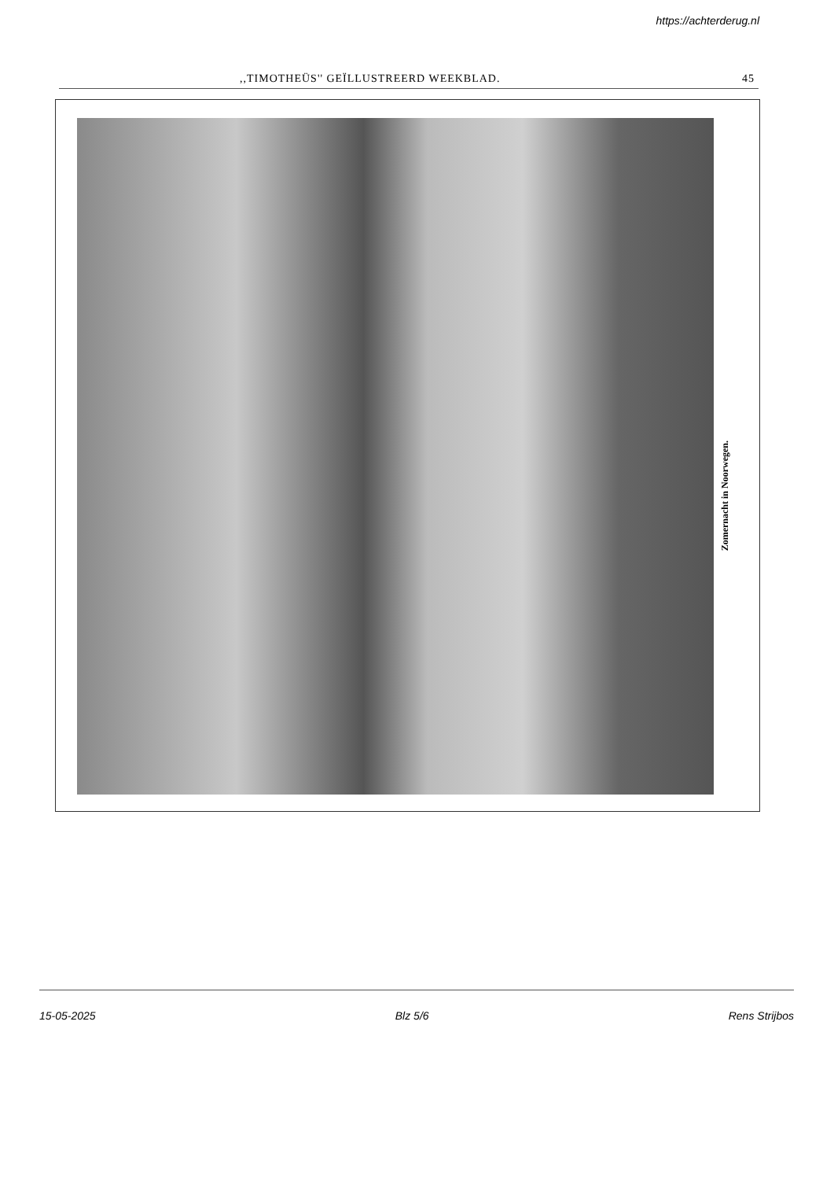https://achterderug.nl
,,TIMOTHEÜS'' GEÏLLUSTREERD WEEKBLAD. 45
Zomernacht in Noorwegen.
15-05-2025 Blz 5/6 Rens Strijbos